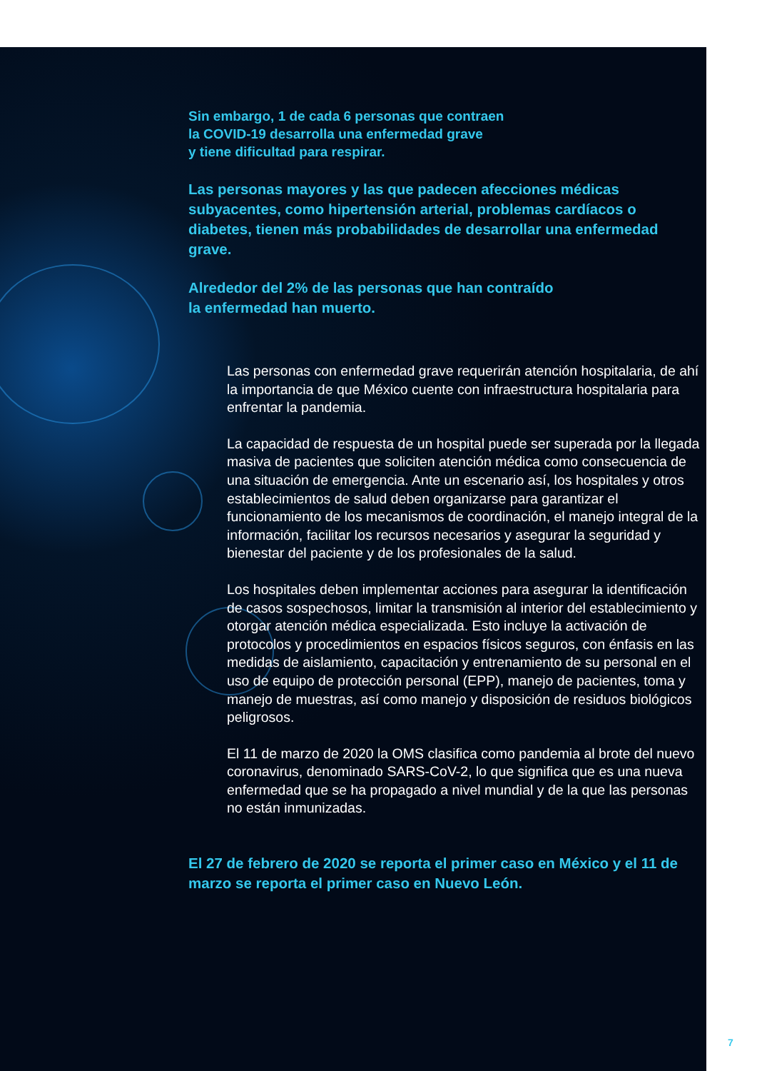Sin embargo, 1 de cada 6 personas que contraen
la COVID-19 desarrolla una enfermedad grave
y tiene dificultad para respirar.
Las personas mayores y las que padecen afecciones médicas subyacentes, como hipertensión arterial, problemas cardíacos o diabetes, tienen más probabilidades de desarrollar una enfermedad grave.
Alrededor del 2% de las personas que han contraído
la enfermedad han muerto.
Las personas con enfermedad grave requerirán atención hospitalaria, de ahí la importancia de que México cuente con infraestructura hospitalaria para enfrentar la pandemia.
La capacidad de respuesta de un hospital puede ser superada por la llegada masiva de pacientes que soliciten atención médica como consecuencia de una situación de emergencia. Ante un escenario así, los hospitales y otros establecimientos de salud deben organizarse para garantizar el funcionamiento de los mecanismos de coordinación, el manejo integral de la información, facilitar los recursos necesarios y asegurar la seguridad y bienestar del paciente y de los profesionales de la salud.
Los hospitales deben implementar acciones para asegurar la identificación de casos sospechosos, limitar la transmisión al interior del establecimiento y otorgar atención médica especializada. Esto incluye la activación de protocolos y procedimientos en espacios físicos seguros, con énfasis en las medidas de aislamiento, capacitación y entrenamiento de su personal en el uso de equipo de protección personal (EPP), manejo de pacientes, toma y manejo de muestras, así como manejo y disposición de residuos biológicos peligrosos.
El 11 de marzo de 2020 la OMS clasifica como pandemia al brote del nuevo coronavirus, denominado SARS-CoV-2, lo que significa que es una nueva enfermedad que se ha propagado a nivel mundial y de la que las personas no están inmunizadas.
El 27 de febrero de 2020 se reporta el primer caso en México y el 11 de marzo se reporta el primer caso en Nuevo León.
7